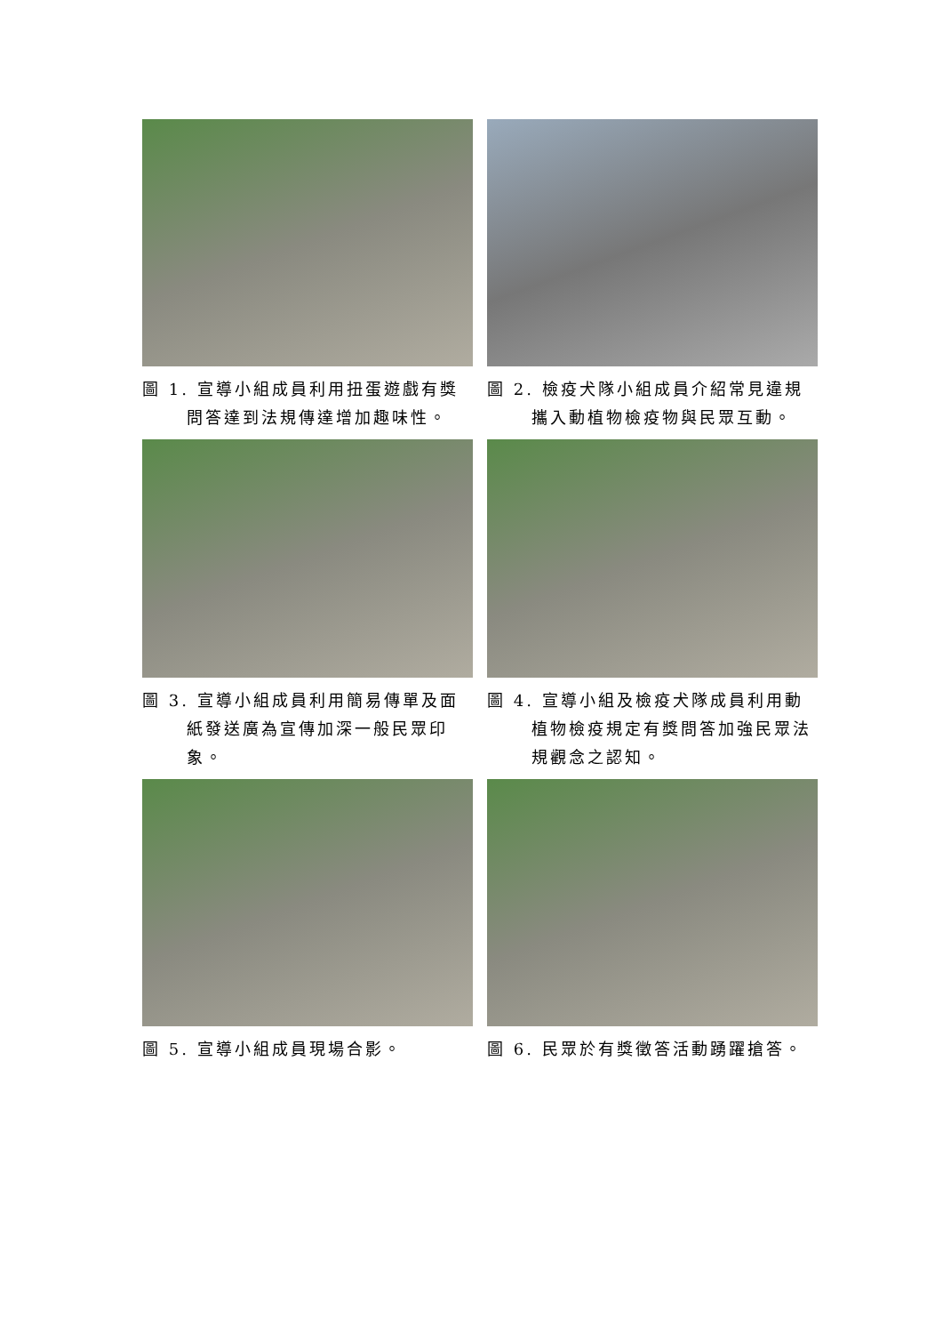圖 1. 宣導小組成員利用扭蛋遊戲有獎問答達到法規傳達增加趣味性。
圖 2. 檢疫犬隊小組成員介紹常見違規攜入動植物檢疫物與民眾互動。
圖 3. 宣導小組成員利用簡易傳單及面紙發送廣為宣傳加深一般民眾印象。
圖 4. 宣導小組及檢疫犬隊成員利用動植物檢疫規定有獎問答加強民眾法規觀念之認知。
圖 5. 宣導小組成員現場合影。 圖 6. 民眾於有獎徵答活動踴躍搶答。